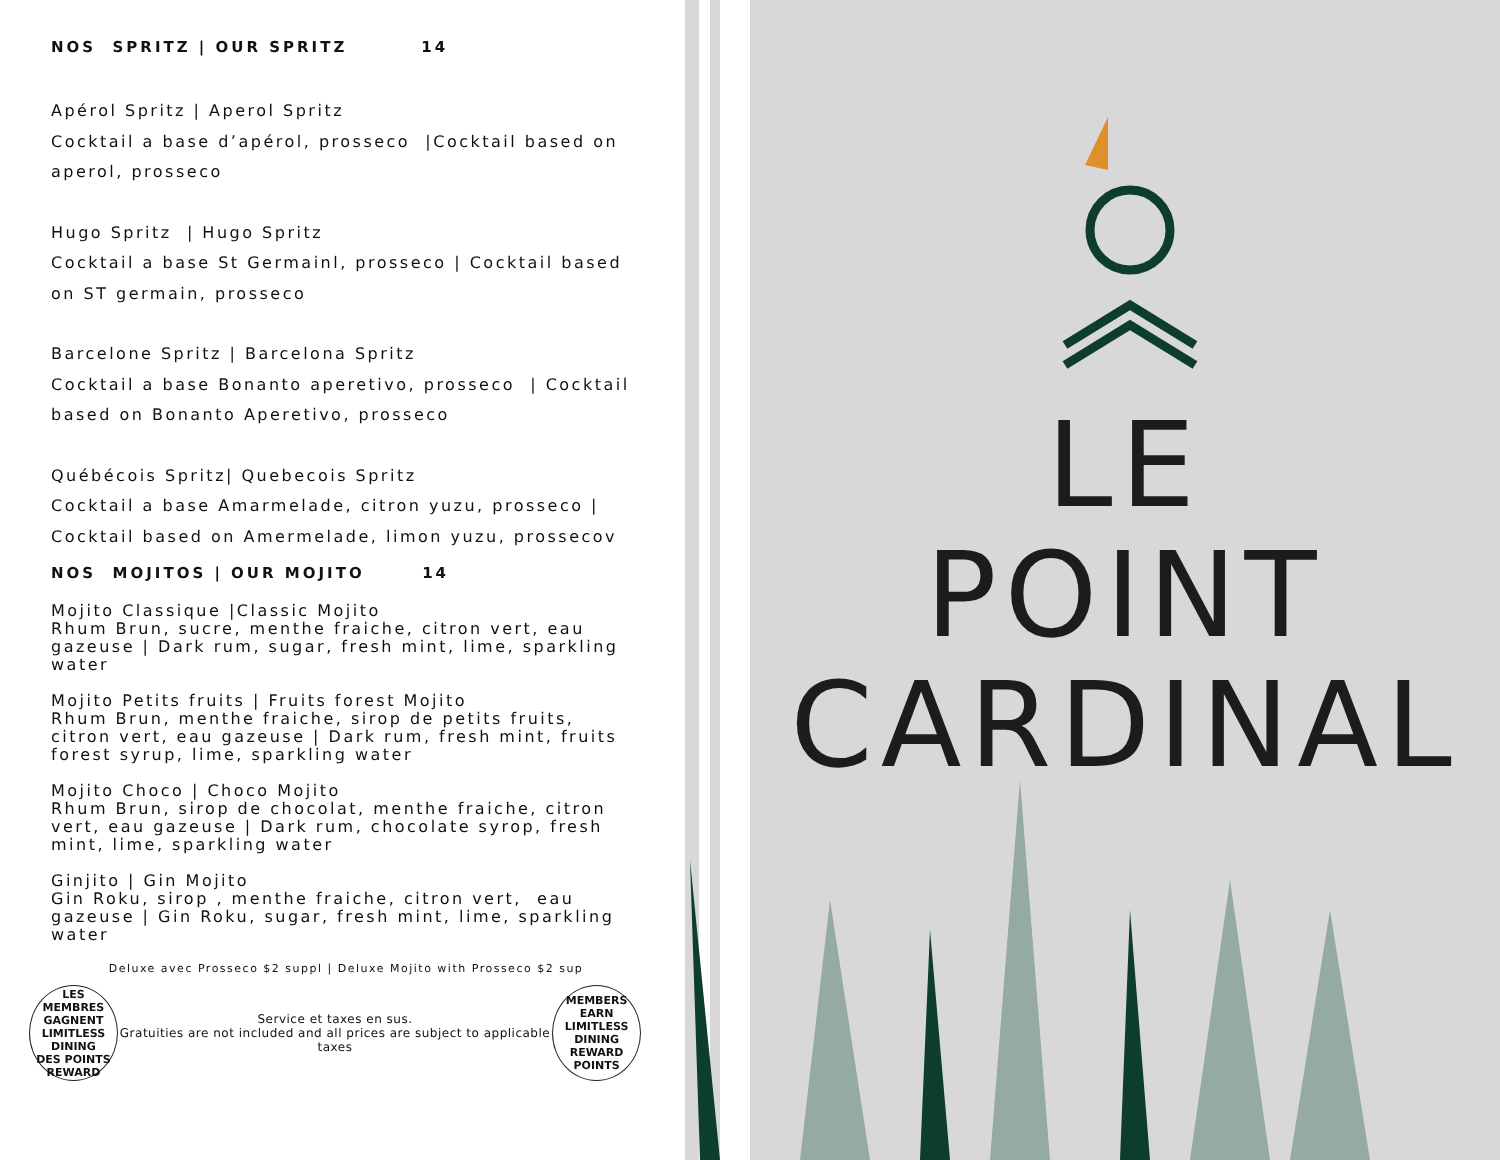LE
POINT
CARDINAL
NOS SPRITZ | OUR SPRITZ 14
Apérol Spritz | Aperol Spritz
Cocktail a base d’apérol, prosseco |Cocktail based on aperol, prosseco
Hugo Spritz | Hugo Spritz
Cocktail a base St Germainl, prosseco | Cocktail based on ST germain, prosseco
Barcelone Spritz | Barcelona Spritz
Cocktail a base Bonanto aperetivo, prosseco | Cocktail based on Bonanto Aperetivo, prosseco
Québécois Spritz| Quebecois Spritz
Cocktail a base Amarmelade, citron yuzu, prosseco | Cocktail based on Amermelade, limon yuzu, prossecov
NOS MOJITOS | OUR MOJITO 14
Mojito Classique |Classic Mojito
Rhum Brun, sucre, menthe fraiche, citron vert, eau gazeuse | Dark rum, sugar, fresh mint, lime, sparkling water
Mojito Petits fruits | Fruits forest Mojito
Rhum Brun, menthe fraiche, sirop de petits fruits, citron vert, eau gazeuse | Dark rum, fresh mint, fruits forest syrup, lime, sparkling water
Mojito Choco | Choco Mojito
Rhum Brun, sirop de chocolat, menthe fraiche, citron vert, eau gazeuse | Dark rum, chocolate syrop, fresh mint, lime, sparkling water
Ginjito | Gin Mojito
Gin Roku, sirop , menthe fraiche, citron vert, eau gazeuse | Gin Roku, sugar, fresh mint, lime, sparkling water
Deluxe avec Prosseco $2 suppl | Deluxe Mojito with Prosseco $2 sup
LES MEMBRES GAGNENT
LIMITLESS
DINING
DES POINTS REWARD
Service et taxes en sus.
Gratuities are not included and all prices are subject to applicable taxes
MEMBERS EARN
LIMITLESS
DINING
REWARD POINTS